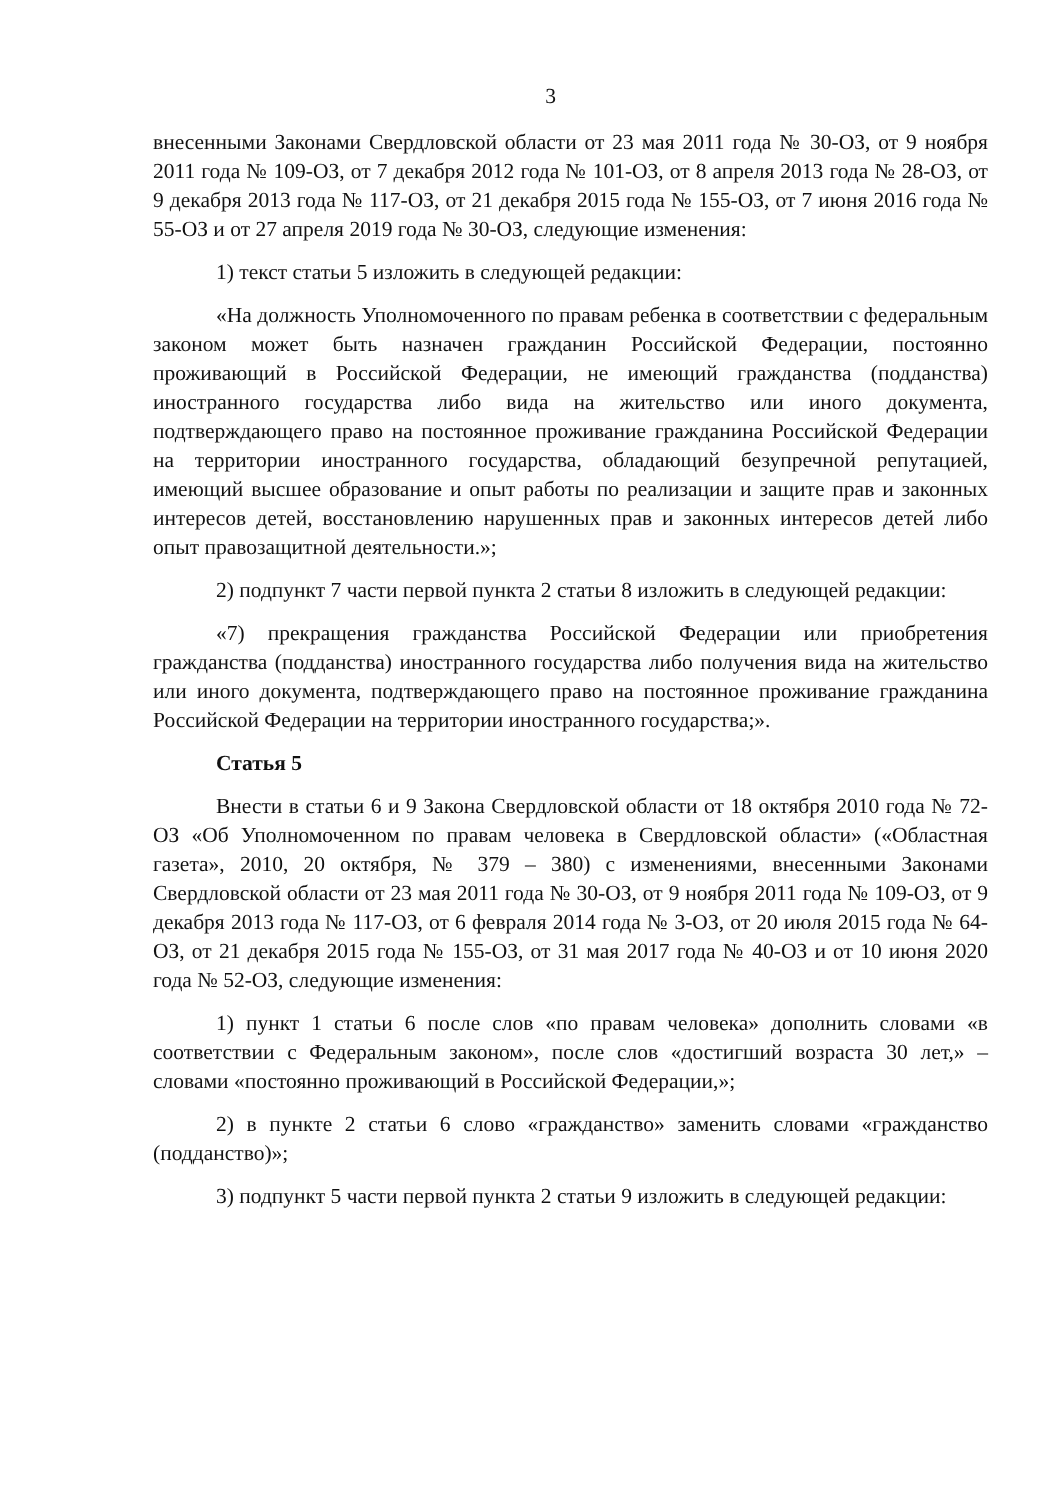3
внесенными Законами Свердловской области от 23 мая 2011 года № 30-ОЗ, от 9 ноября 2011 года № 109-ОЗ, от 7 декабря 2012 года № 101-ОЗ, от 8 апреля 2013 года № 28-ОЗ, от 9 декабря 2013 года № 117-ОЗ, от 21 декабря 2015 года № 155-ОЗ, от 7 июня 2016 года № 55-ОЗ и от 27 апреля 2019 года № 30-ОЗ, следующие изменения:
1) текст статьи 5 изложить в следующей редакции:
«На должность Уполномоченного по правам ребенка в соответствии с федеральным законом может быть назначен гражданин Российской Федерации, постоянно проживающий в Российской Федерации, не имеющий гражданства (подданства) иностранного государства либо вида на жительство или иного документа, подтверждающего право на постоянное проживание гражданина Российской Федерации на территории иностранного государства, обладающий безупречной репутацией, имеющий высшее образование и опыт работы по реализации и защите прав и законных интересов детей, восстановлению нарушенных прав и законных интересов детей либо опыт правозащитной деятельности.»;
2) подпункт 7 части первой пункта 2 статьи 8 изложить в следующей редакции:
«7) прекращения гражданства Российской Федерации или приобретения гражданства (подданства) иностранного государства либо получения вида на жительство или иного документа, подтверждающего право на постоянное проживание гражданина Российской Федерации на территории иностранного государства;».
Статья 5
Внести в статьи 6 и 9 Закона Свердловской области от 18 октября 2010 года № 72-ОЗ «Об Уполномоченном по правам человека в Свердловской области» («Областная газета», 2010, 20 октября, № 379 – 380) с изменениями, внесенными Законами Свердловской области от 23 мая 2011 года № 30-ОЗ, от 9 ноября 2011 года № 109-ОЗ, от 9 декабря 2013 года № 117-ОЗ, от 6 февраля 2014 года № 3-ОЗ, от 20 июля 2015 года № 64-ОЗ, от 21 декабря 2015 года № 155-ОЗ, от 31 мая 2017 года № 40-ОЗ и от 10 июня 2020 года № 52-ОЗ, следующие изменения:
1) пункт 1 статьи 6 после слов «по правам человека» дополнить словами «в соответствии с Федеральным законом», после слов «достигший возраста 30 лет,» – словами «постоянно проживающий в Российской Федерации,»;
2) в пункте 2 статьи 6 слово «гражданство» заменить словами «гражданство (подданство)»;
3) подпункт 5 части первой пункта 2 статьи 9 изложить в следующей редакции: